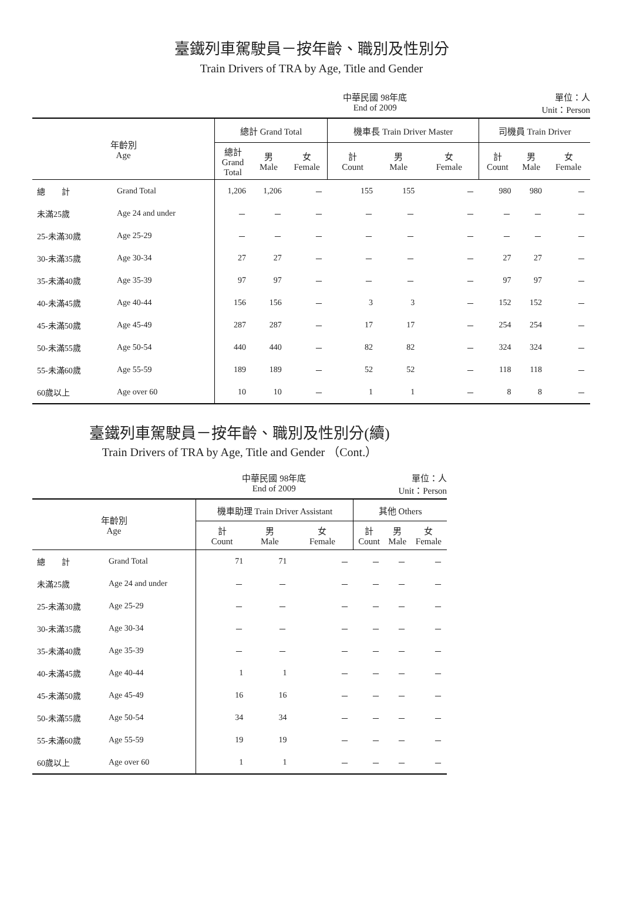臺鐵列車駕駛員－按年齡、職別及性別分
Train Drivers of TRA by Age, Title and Gender
中華民國 98年底
End of 2009 單位：人
Unit：Person
| 年齡別 Age | | 總計 Grand Total | | | 機車長 Train Driver Master | | | 司機員 Train Driver | | |
| --- | --- | --- | --- | --- | --- | --- | --- | --- | --- | --- |
| | | 總計 Grand Total | 男 Male | 女 Female | 計 Count | 男 Male | 女 Female | 計 Count | 男 Male | 女 Female |
| 總 計 | Grand Total | 1,206 | 1,206 | － | 155 | 155 | － | 980 | 980 | － |
| 未滿25歲 | Age 24 and under | － | － | － | － | － | － | － | － | － |
| 25-未滿30歲 | Age 25-29 | － | － | － | － | － | － | － | － | － |
| 30-未滿35歲 | Age 30-34 | 27 | 27 | － | － | － | － | 27 | 27 | － |
| 35-未滿40歲 | Age 35-39 | 97 | 97 | － | － | － | － | 97 | 97 | － |
| 40-未滿45歲 | Age 40-44 | 156 | 156 | － | 3 | 3 | － | 152 | 152 | － |
| 45-未滿50歲 | Age 45-49 | 287 | 287 | － | 17 | 17 | － | 254 | 254 | － |
| 50-未滿55歲 | Age 50-54 | 440 | 440 | － | 82 | 82 | － | 324 | 324 | － |
| 55-未滿60歲 | Age 55-59 | 189 | 189 | － | 52 | 52 | － | 118 | 118 | － |
| 60歲以上 | Age over 60 | 10 | 10 | － | 1 | 1 | － | 8 | 8 | － |
臺鐵列車駕駛員－按年齡、職別及性別分(續)
Train Drivers of TRA by Age, Title and Gender （Cont.）
中華民國 98年底
End of 2009 單位：人
Unit：Person
| 年齡別 Age | | 機車助理 Train Driver Assistant | | | 其他 Others | | |
| --- | --- | --- | --- | --- | --- | --- | --- |
| | | 計 Count | 男 Male | 女 Female | 計 Count | 男 Male | 女 Female |
| 總 計 | Grand Total | 71 | 71 | － | － | － | － |
| 未滿25歲 | Age 24 and under | － | － | － | － | － | － |
| 25-未滿30歲 | Age 25-29 | － | － | － | － | － | － |
| 30-未滿35歲 | Age 30-34 | － | － | － | － | － | － |
| 35-未滿40歲 | Age 35-39 | － | － | － | － | － | － |
| 40-未滿45歲 | Age 40-44 | 1 | 1 | － | － | － | － |
| 45-未滿50歲 | Age 45-49 | 16 | 16 | － | － | － | － |
| 50-未滿55歲 | Age 50-54 | 34 | 34 | － | － | － | － |
| 55-未滿60歲 | Age 55-59 | 19 | 19 | － | － | － | － |
| 60歲以上 | Age over 60 | 1 | 1 | － | － | － | － |